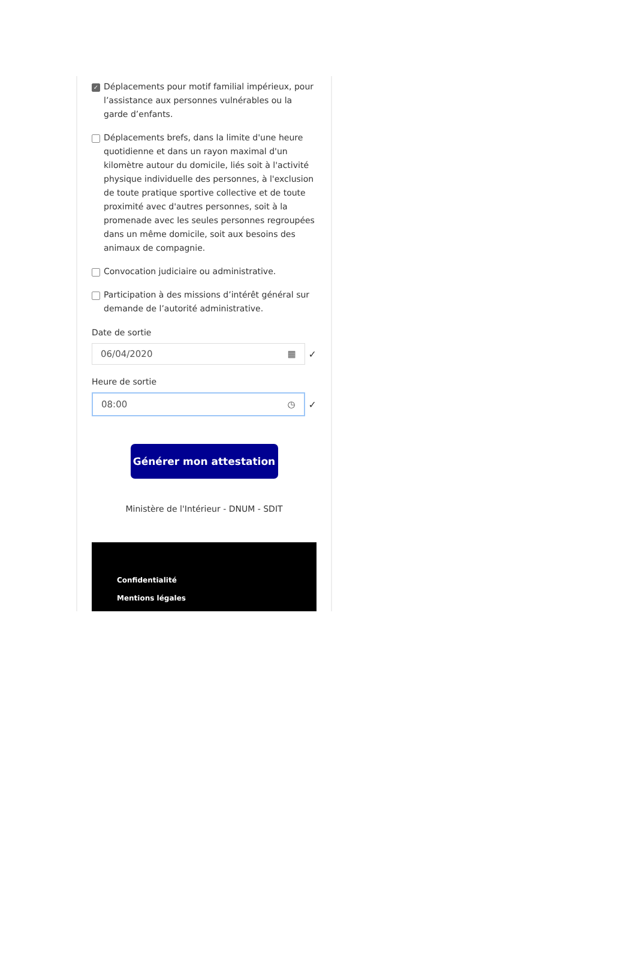✓ Déplacements pour motif familial impérieux, pour l’assistance aux personnes vulnérables ou la garde d’enfants.
Déplacements brefs, dans la limite d'une heure quotidienne et dans un rayon maximal d'un kilomètre autour du domicile, liés soit à l'activité physique individuelle des personnes, à l'exclusion de toute pratique sportive collective et de toute proximité avec d'autres personnes, soit à la promenade avec les seules personnes regroupées dans un même domicile, soit aux besoins des animaux de compagnie.
Convocation judiciaire ou administrative.
Participation à des missions d’intérêt général sur demande de l’autorité administrative.
Date de sortie
06/04/2020 ▦
✓
Heure de sortie
08:00 ◷
✓
Générer mon attestation
Ministère de l'Intérieur - DNUM - SDIT
Confidentialité
Mentions légales